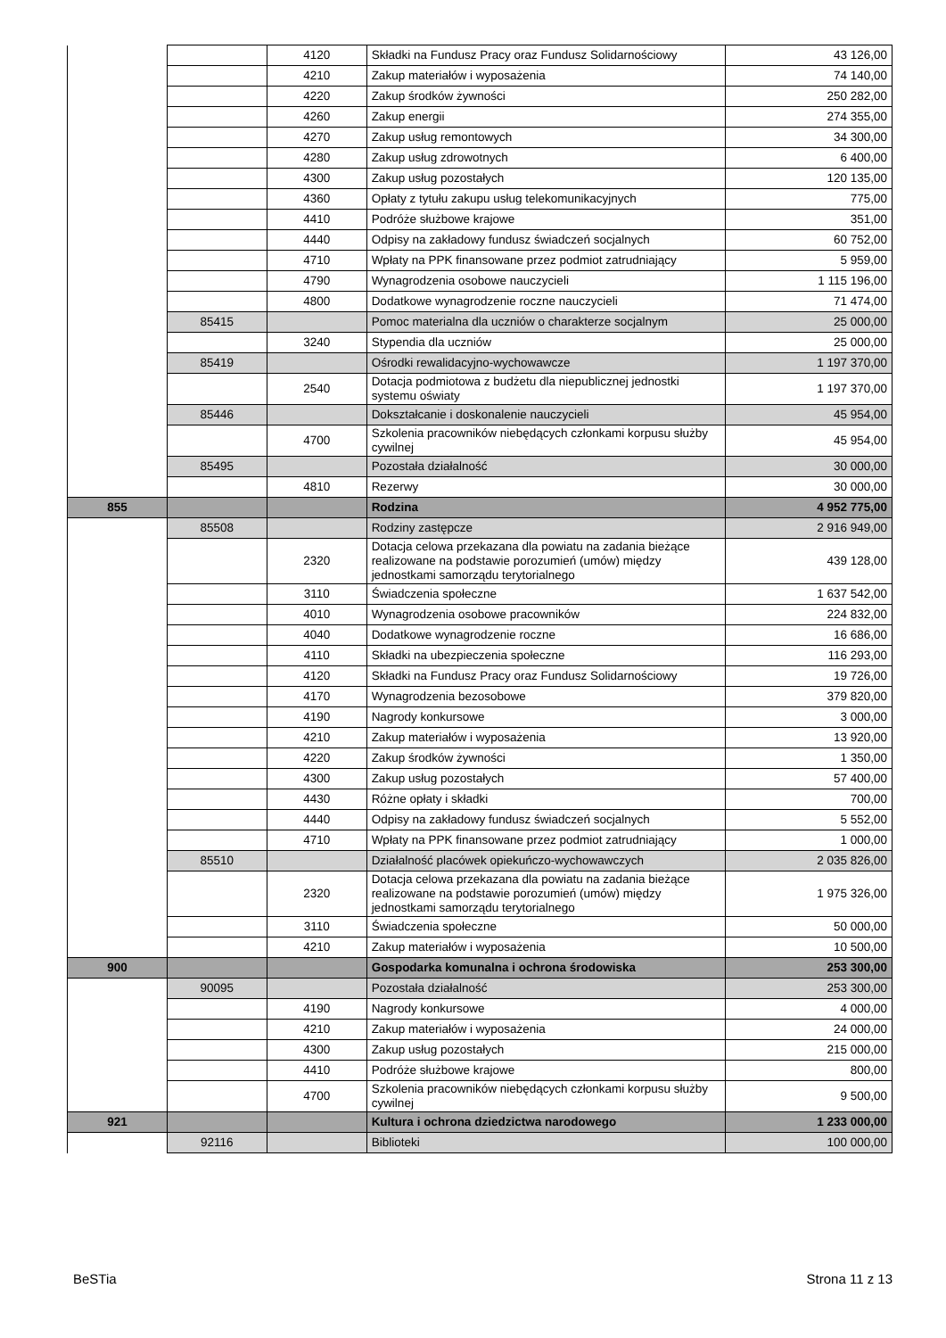| | | 4120 | Składki na Fundusz Pracy oraz Fundusz Solidarnościowy | 43 126,00 |
| | | 4210 | Zakup materiałów i wyposażenia | 74 140,00 |
| | | 4220 | Zakup środków żywności | 250 282,00 |
| | | 4260 | Zakup energii | 274 355,00 |
| | | 4270 | Zakup usług remontowych | 34 300,00 |
| | | 4280 | Zakup usług zdrowotnych | 6 400,00 |
| | | 4300 | Zakup usług pozostałych | 120 135,00 |
| | | 4360 | Opłaty z tytułu zakupu usług telekomunikacyjnych | 775,00 |
| | | 4410 | Podróże służbowe krajowe | 351,00 |
| | | 4440 | Odpisy na zakładowy fundusz świadczeń socjalnych | 60 752,00 |
| | | 4710 | Wpłaty na PPK finansowane przez podmiot zatrudniający | 5 959,00 |
| | | 4790 | Wynagrodzenia osobowe nauczycieli | 1 115 196,00 |
| | | 4800 | Dodatkowe wynagrodzenie roczne nauczycieli | 71 474,00 |
| | 85415 | | Pomoc materialna dla uczniów o charakterze socjalnym | 25 000,00 |
| | | 3240 | Stypendia dla uczniów | 25 000,00 |
| | 85419 | | Ośrodki rewalidacyjno-wychowawcze | 1 197 370,00 |
| | | 2540 | Dotacja podmiotowa z budżetu dla niepublicznej jednostki systemu oświaty | 1 197 370,00 |
| | 85446 | | Dokształcanie i doskonalenie nauczycieli | 45 954,00 |
| | | 4700 | Szkolenia pracowników niebędących członkami korpusu służby cywilnej | 45 954,00 |
| | 85495 | | Pozostała działalność | 30 000,00 |
| | | 4810 | Rezerwy | 30 000,00 |
| 855 | | | Rodzina | 4 952 775,00 |
| | 85508 | | Rodziny zastępcze | 2 916 949,00 |
| | | 2320 | Dotacja celowa przekazana dla powiatu na zadania bieżące realizowane na podstawie porozumień (umów) między jednostkami samorządu terytorialnego | 439 128,00 |
| | | 3110 | Świadczenia społeczne | 1 637 542,00 |
| | | 4010 | Wynagrodzenia osobowe pracowników | 224 832,00 |
| | | 4040 | Dodatkowe wynagrodzenie roczne | 16 686,00 |
| | | 4110 | Składki na ubezpieczenia społeczne | 116 293,00 |
| | | 4120 | Składki na Fundusz Pracy oraz Fundusz Solidarnościowy | 19 726,00 |
| | | 4170 | Wynagrodzenia bezosobowe | 379 820,00 |
| | | 4190 | Nagrody konkursowe | 3 000,00 |
| | | 4210 | Zakup materiałów i wyposażenia | 13 920,00 |
| | | 4220 | Zakup środków żywności | 1 350,00 |
| | | 4300 | Zakup usług pozostałych | 57 400,00 |
| | | 4430 | Różne opłaty i składki | 700,00 |
| | | 4440 | Odpisy na zakładowy fundusz świadczeń socjalnych | 5 552,00 |
| | | 4710 | Wpłaty na PPK finansowane przez podmiot zatrudniający | 1 000,00 |
| | 85510 | | Działalność placówek opiekuńczo-wychowawczych | 2 035 826,00 |
| | | 2320 | Dotacja celowa przekazana dla powiatu na zadania bieżące realizowane na podstawie porozumień (umów) między jednostkami samorządu terytorialnego | 1 975 326,00 |
| | | 3110 | Świadczenia społeczne | 50 000,00 |
| | | 4210 | Zakup materiałów i wyposażenia | 10 500,00 |
| 900 | | | Gospodarka komunalna i ochrona środowiska | 253 300,00 |
| | 90095 | | Pozostała działalność | 253 300,00 |
| | | 4190 | Nagrody konkursowe | 4 000,00 |
| | | 4210 | Zakup materiałów i wyposażenia | 24 000,00 |
| | | 4300 | Zakup usług pozostałych | 215 000,00 |
| | | 4410 | Podróże służbowe krajowe | 800,00 |
| | | 4700 | Szkolenia pracowników niebędących członkami korpusu służby cywilnej | 9 500,00 |
| 921 | | | Kultura i ochrona dziedzictwa narodowego | 1 233 000,00 |
| | 92116 | | Biblioteki | 100 000,00 |
BeSTia Strona 11 z 13